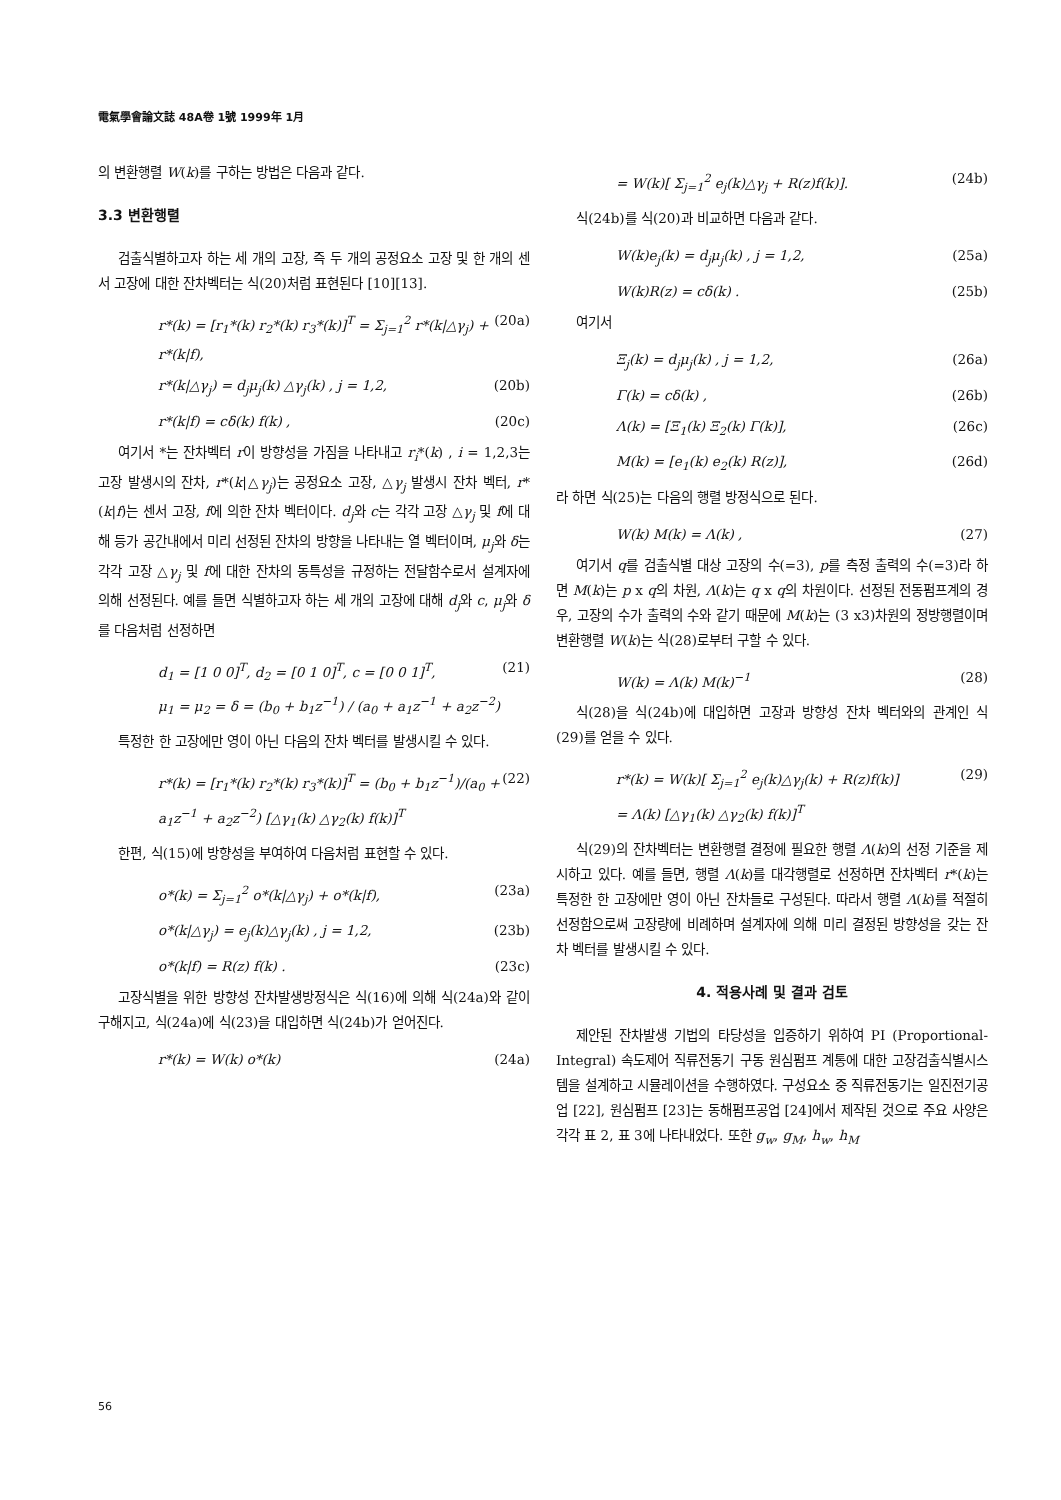電氣學會論文誌 48A卷 1號 1999年 1月
의 변환행렬 W(k)를 구하는 방법은 다음과 같다.
3.3 변환행렬
검출식별하고자 하는 세 개의 고장, 즉 두 개의 공정요소 고장 및 한 개의 센서 고장에 대한 잔차벡터는 식(20)처럼 표현된다 [10][13].
r*(k) = [r<sub>1</sub>*(k) r<sub>2</sub>*(k) r<sub>3</sub>*(k)]<sup>T</sup> = Σ<sub>j=1</sub><sup>2</sup> r*(k|△γ<sub>j</sub>) + r*(k|f), (20a)
r*(k|△γ<sub>j</sub>) = d<sub>j</sub>μ<sub>j</sub>(k) △γ<sub>j</sub>(k) , j = 1,2, (20b)
r*(k|f) = cδ(k) f(k) , (20c)
여기서 *는 잔차벡터 r이 방향성을 가짐을 나타내고 r<sub>i</sub>*(k) , i = 1,2,3는 고장 발생시의 잔차, r*(k|△γ<sub>j</sub>)는 공정요소 고장, △γ<sub>j</sub> 발생시 잔차 벡터, r*(k|f)는 센서 고장, f에 의한 잔차 벡터이다. d<sub>j</sub>와 c는 각각 고장 △γ<sub>j</sub> 및 f에 대해 등가 공간내에서 미리 선정된 잔차의 방향을 나타내는 열 벡터이며, μ<sub>j</sub>와 δ는 각각 고장 △γ<sub>j</sub> 및 f에 대한 잔차의 동특성을 규정하는 전달함수로서 설계자에 의해 선정된다. 예를 들면 식별하고자 하는 세 개의 고장에 대해 d<sub>j</sub>와 c, μ<sub>j</sub>와 δ를 다음처럼 선정하면
d<sub>1</sub> = [1 0 0]<sup>T</sup>, d<sub>2</sub> = [0 1 0]<sup>T</sup>, c = [0 0 1]<sup>T</sup>,
μ<sub>1</sub> = μ<sub>2</sub> = δ = (b<sub>0</sub> + b<sub>1</sub>z<sup>−1</sup>) / (a<sub>0</sub> + a<sub>1</sub>z<sup>−1</sup> + a<sub>2</sub>z<sup>−2</sup>) (21)
특정한 한 고장에만 영이 아닌 다음의 잔차 벡터를 발생시킬 수 있다.
r*(k) = [r<sub>1</sub>*(k) r<sub>2</sub>*(k) r<sub>3</sub>*(k)]<sup>T</sup> = (b<sub>0</sub> + b<sub>1</sub>z<sup>−1</sup>)/(a<sub>0</sub> + a<sub>1</sub>z<sup>−1</sup> + a<sub>2</sub>z<sup>−2</sup>) [△γ<sub>1</sub>(k) △γ<sub>2</sub>(k) f(k)]<sup>T</sup> (22)
한편, 식(15)에 방향성을 부여하여 다음처럼 표현할 수 있다.
o*(k) = Σ<sub>j=1</sub><sup>2</sup> o*(k|△γ<sub>j</sub>) + o*(k|f), (23a)
o*(k|△γ<sub>j</sub>) = e<sub>j</sub>(k)△γ<sub>j</sub>(k) , j = 1,2, (23b)
o*(k|f) = R(z) f(k) . (23c)
고장식별을 위한 방향성 잔차발생방정식은 식(16)에 의해 식(24a)와 같이 구해지고, 식(24a)에 식(23)을 대입하면 식(24b)가 얻어진다.
r*(k) = W(k) o*(k) (24a)
= W(k)[ Σ<sub>j=1</sub><sup>2</sup> e<sub>j</sub>(k)△γ<sub>j</sub> + R(z)f(k)]. (24b)
식(24b)를 식(20)과 비교하면 다음과 같다.
W(k)e<sub>j</sub>(k) = d<sub>j</sub>μ<sub>j</sub>(k) , j = 1,2, (25a)
W(k)R(z) = cδ(k) . (25b)
여기서
Ξ<sub>j</sub>(k) = d<sub>j</sub>μ<sub>j</sub>(k) , j = 1,2, (26a)
Γ(k) = cδ(k) , (26b)
Λ(k) = [Ξ<sub>1</sub>(k) Ξ<sub>2</sub>(k) Γ(k)], (26c)
M(k) = [e<sub>1</sub>(k) e<sub>2</sub>(k) R(z)], (26d)
라 하면 식(25)는 다음의 행렬 방정식으로 된다.
W(k) M(k) = Λ(k) , (27)
여기서 q를 검출식별 대상 고장의 수(=3), p를 측정 출력의 수(=3)라 하면 M(k)는 p x q의 차원, Λ(k)는 q x q의 차원이다. 선정된 전동펌프계의 경우, 고장의 수가 출력의 수와 같기 때문에 M(k)는 (3 x3)차원의 정방행렬이며 변환행렬 W(k)는 식(28)로부터 구할 수 있다.
W(k) = Λ(k) M(k)<sup>−1</sup> (28)
식(28)을 식(24b)에 대입하면 고장과 방향성 잔차 벡터와의 관계인 식(29)를 얻을 수 있다.
r*(k) = W(k)[ Σ<sub>j=1</sub><sup>2</sup> e<sub>j</sub>(k)△γ<sub>j</sub>(k) + R(z)f(k)]
= Λ(k) [△γ<sub>1</sub>(k) △γ<sub>2</sub>(k) f(k)]<sup>T</sup> (29)
식(29)의 잔차벡터는 변환행렬 결정에 필요한 행렬 Λ(k)의 선정 기준을 제시하고 있다. 예를 들면, 행렬 Λ(k)를 대각행렬로 선정하면 잔차벡터 r*(k)는 특정한 한 고장에만 영이 아닌 잔차들로 구성된다. 따라서 행렬 Λ(k)를 적절히 선정함으로써 고장량에 비례하며 설계자에 의해 미리 결정된 방향성을 갖는 잔차 벡터를 발생시킬 수 있다.
4. 적용사례 및 결과 검토
제안된 잔차발생 기법의 타당성을 입증하기 위하여 PI (Proportional-Integral) 속도제어 직류전동기 구동 원심펌프 계통에 대한 고장검출식별시스템을 설계하고 시뮬레이션을 수행하였다. 구성요소 중 직류전동기는 일진전기공업 [22], 원심펌프 [23]는 동해펌프공업 [24]에서 제작된 것으로 주요 사양은 각각 표 2, 표 3에 나타내었다. 또한 g<sub>w</sub>, g<sub>M</sub>, h<sub>w</sub>, h<sub>M</sub>
56